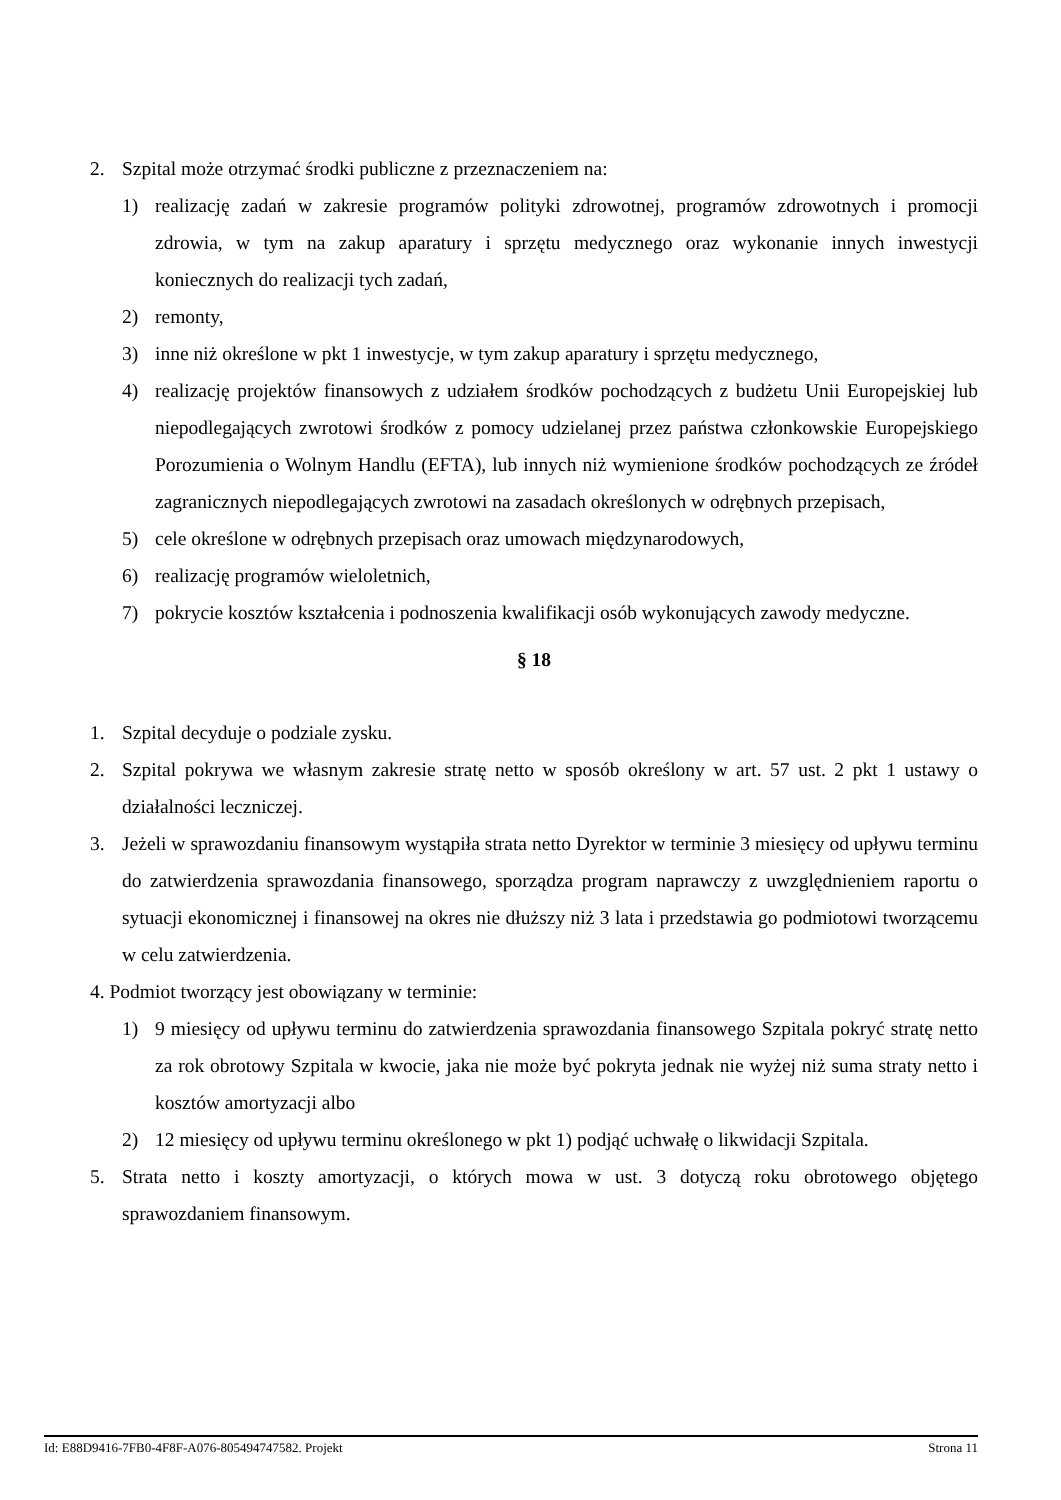2. Szpital może otrzymać środki publiczne z przeznaczeniem na:
1) realizację zadań w zakresie programów polityki zdrowotnej, programów zdrowotnych i promocji zdrowia, w tym na zakup aparatury i sprzętu medycznego oraz wykonanie innych inwestycji koniecznych do realizacji tych zadań,
2) remonty,
3) inne niż określone w pkt 1 inwestycje, w tym zakup aparatury i sprzętu medycznego,
4) realizację projektów finansowych z udziałem środków pochodzących z budżetu Unii Europejskiej lub niepodlegających zwrotowi środków z pomocy udzielanej przez państwa członkowskie Europejskiego Porozumienia o Wolnym Handlu (EFTA), lub innych niż wymienione środków pochodzących ze źródeł zagranicznych niepodlegających zwrotowi na zasadach określonych w odrębnych przepisach,
5) cele określone w odrębnych przepisach oraz umowach międzynarodowych,
6) realizację programów wieloletnich,
7) pokrycie kosztów kształcenia i podnoszenia kwalifikacji osób wykonujących zawody medyczne.
§ 18
1. Szpital decyduje o podziale zysku.
2. Szpital pokrywa we własnym zakresie stratę netto w sposób określony w art. 57 ust. 2 pkt 1 ustawy o działalności leczniczej.
3. Jeżeli w sprawozdaniu finansowym wystąpiła strata netto Dyrektor w terminie 3 miesięcy od upływu terminu do zatwierdzenia sprawozdania finansowego, sporządza program naprawczy z uwzględnieniem raportu o sytuacji ekonomicznej i finansowej na okres nie dłuższy niż 3 lata i przedstawia go podmiotowi tworzącemu w celu zatwierdzenia.
4. Podmiot tworzący jest obowiązany w terminie:
1) 9 miesięcy od upływu terminu do zatwierdzenia sprawozdania finansowego Szpitala pokryć stratę netto za rok obrotowy Szpitala w kwocie, jaka nie może być pokryta jednak nie wyżej niż suma straty netto i kosztów amortyzacji albo
2) 12 miesięcy od upływu terminu określonego w pkt 1) podjąć uchwałę o likwidacji Szpitala.
5. Strata netto i koszty amortyzacji, o których mowa w ust. 3 dotyczą roku obrotowego objętego sprawozdaniem finansowym.
Id: E88D9416-7FB0-4F8F-A076-805494747582. Projekt Strona 11